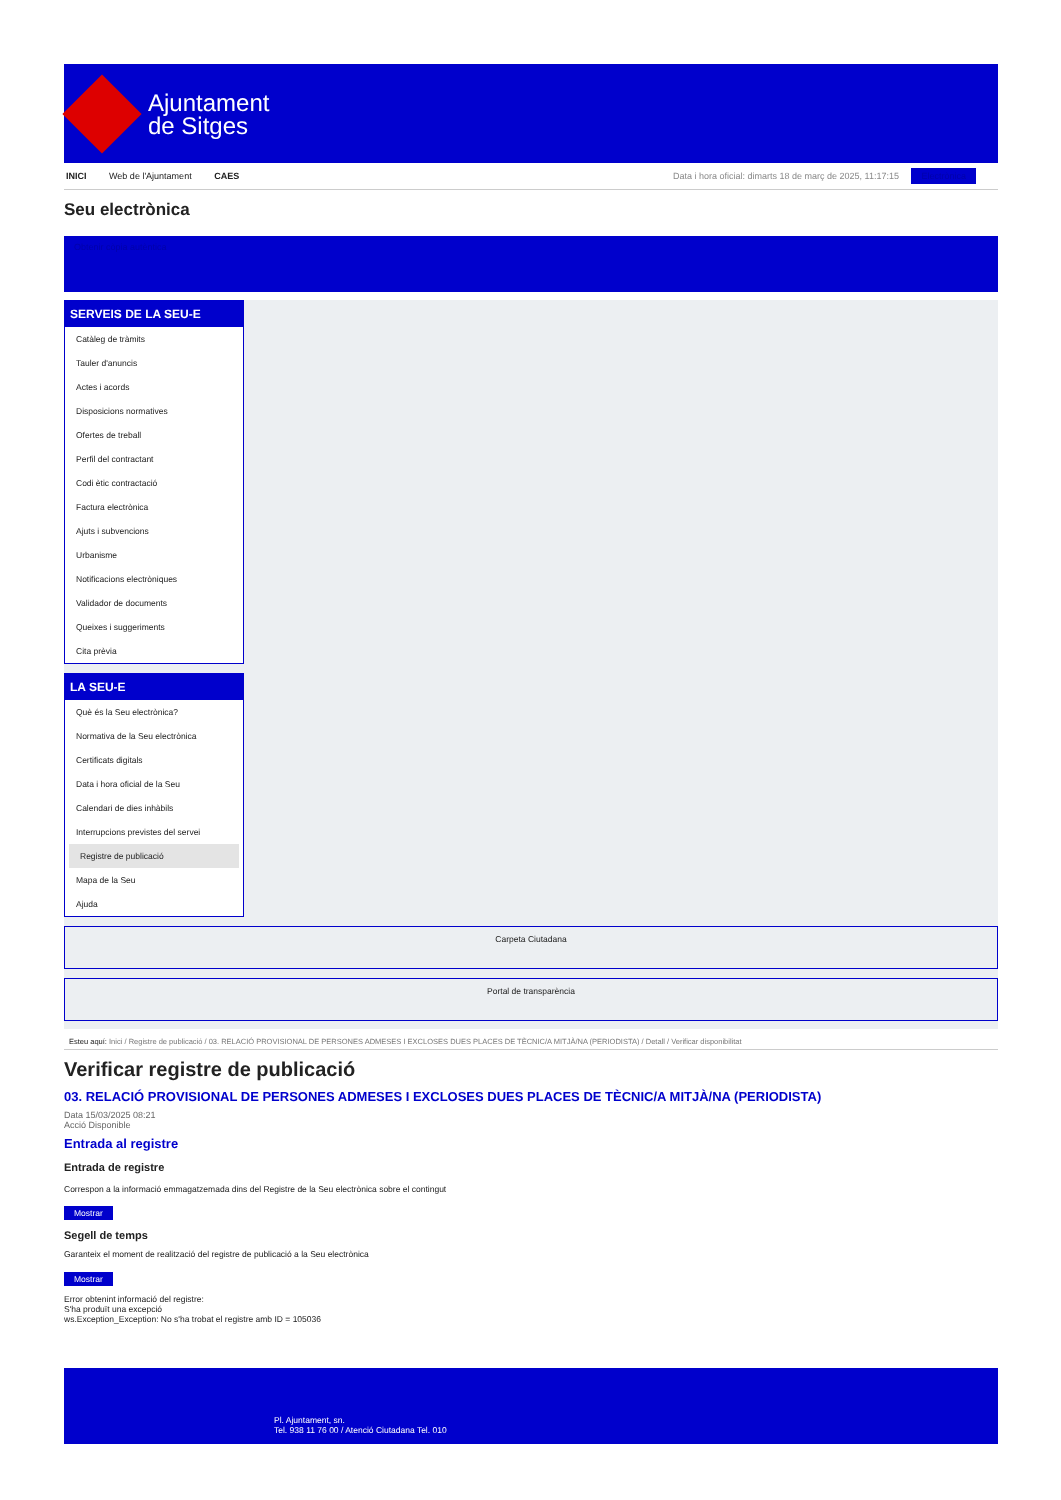Ajuntament
de Sitges
INICI Web de l'Ajuntament CAES Data i hora oficial: dimarts 18 de març de 2025, 11:17:15 Electrònica
Seu electrònica
Obtenir còpia autèntica
SERVEIS DE LA SEU-E
Catàleg de tràmits
Tauler d'anuncis
Actes i acords
Disposicions normatives
Ofertes de treball
Perfil del contractant
Codi ètic contractació
Factura electrònica
Ajuts i subvencions
Urbanisme
Notificacions electròniques
Validador de documents
Queixes i suggeriments
Cita prèvia
LA SEU-E
Què és la Seu electrònica?
Normativa de la Seu electrònica
Certificats digitals
Data i hora oficial de la Seu
Calendari de dies inhàbils
Interrupcions previstes del servei
Registre de publicació
Mapa de la Seu
Ajuda
Carpeta Ciutadana
Portal de transparència
Esteu aquí: Inici / Registre de publicació / 03. RELACIÓ PROVISIONAL DE PERSONES ADMESES I EXCLOSES DUES PLACES DE TÈCNIC/A MITJÀ/NA (PERIODISTA) / Detall / Verificar disponibilitat
Verificar registre de publicació
03. RELACIÓ PROVISIONAL DE PERSONES ADMESES I EXCLOSES DUES PLACES DE TÈCNIC/A MITJÀ/NA (PERIODISTA)
Data 15/03/2025 08:21
Acció Disponible
Entrada al registre
Entrada de registre
Correspon a la informació emmagatzemada dins del Registre de la Seu electrònica sobre el contingut
Mostrar
Segell de temps
Garanteix el moment de realització del registre de publicació a la Seu electrònica
Mostrar
Error obtenint informació del registre:
S'ha produït una excepció
ws.Exception_Exception: No s'ha trobat el registre amb ID = 105036
Pl. Ajuntament, sn.
Tel. 938 11 76 00 / Atenció Ciutadana Tel. 010